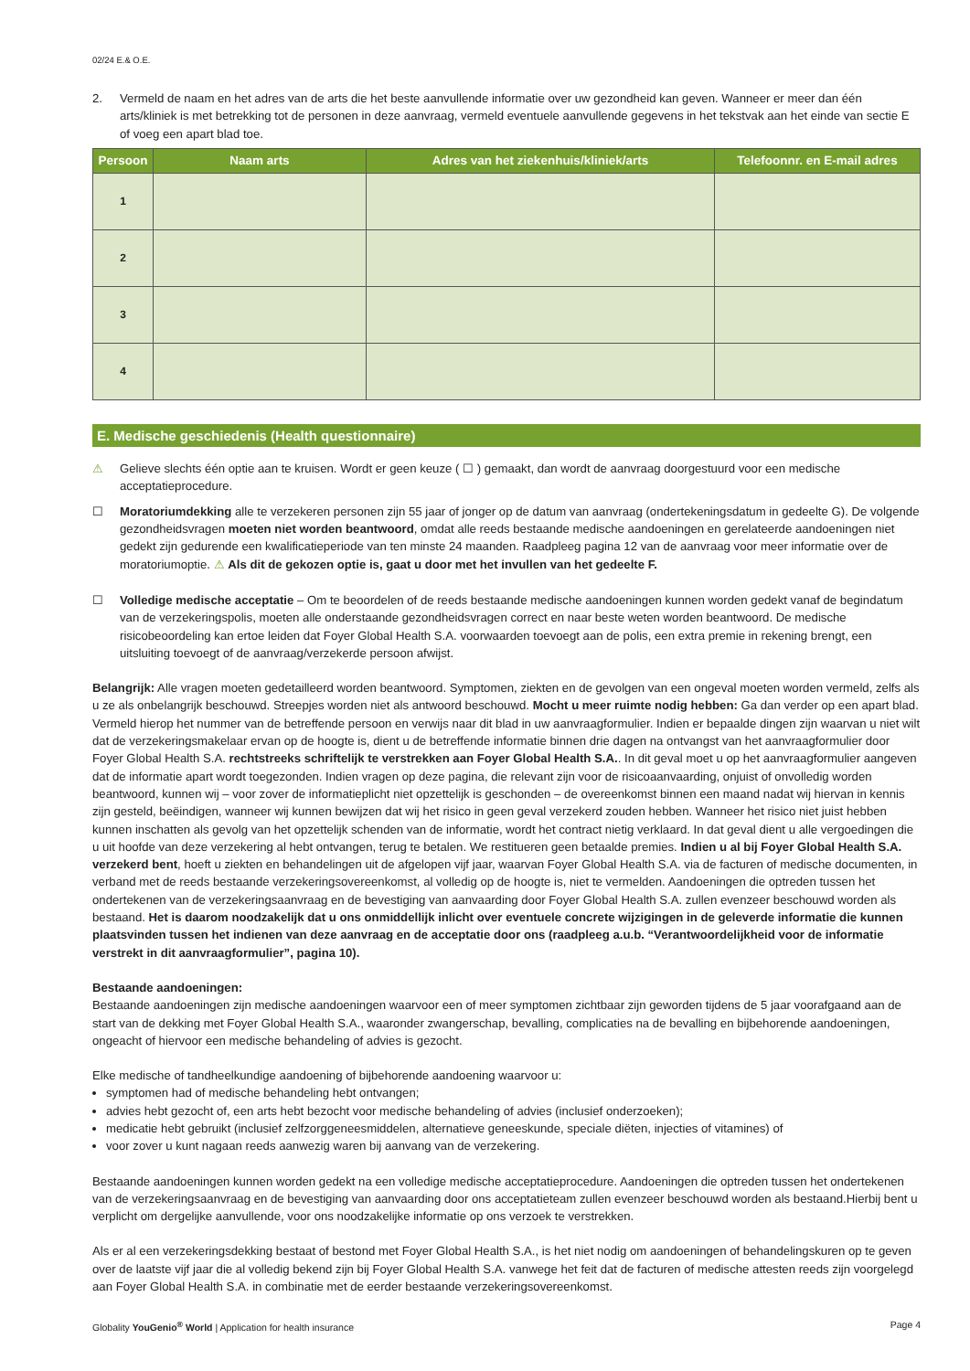02/24 E.& O.E.
2. Vermeld de naam en het adres van de arts die het beste aanvullende informatie over uw gezondheid kan geven. Wanneer er meer dan één arts/kliniek is met betrekking tot de personen in deze aanvraag, vermeld eventuele aanvullende gegevens in het tekstvak aan het einde van sectie E of voeg een apart blad toe.
| Persoon | Naam arts | Adres van het ziekenhuis/kliniek/arts | Telefoonnr. en E-mail adres |
| --- | --- | --- | --- |
| 1 | | | |
| 2 | | | |
| 3 | | | |
| 4 | | | |
E. Medische geschiedenis (Health questionnaire)
⚠ Gelieve slechts één optie aan te kruisen. Wordt er geen keuze ( ☐ ) gemaakt, dan wordt de aanvraag doorgestuurd voor een medische acceptatieprocedure.
☐ Moratoriumdekking alle te verzekeren personen zijn 55 jaar of jonger op de datum van aanvraag (ondertekeningsdatum in gedeelte G). De volgende gezondheidsvragen moeten niet worden beantwoord, omdat alle reeds bestaande medische aandoeningen en gerelateerde aandoeningen niet gedekt zijn gedurende een kwalificatieperiode van ten minste 24 maanden. Raadpleeg pagina 12 van de aanvraag voor meer informatie over de moratoriumoptie. ⚠ Als dit de gekozen optie is, gaat u door met het invullen van het gedeelte F.
☐ Volledige medische acceptatie – Om te beoordelen of de reeds bestaande medische aandoeningen kunnen worden gedekt vanaf de begindatum van de verzekeringspolis, moeten alle onderstaande gezondheidsvragen correct en naar beste weten worden beantwoord. De medische risicobeoordeling kan ertoe leiden dat Foyer Global Health S.A. voorwaarden toevoegt aan de polis, een extra premie in rekening brengt, een uitsluiting toevoegt of de aanvraag/verzekerde persoon afwijst.
Belangrijk: Alle vragen moeten gedetailleerd worden beantwoord. Symptomen, ziekten en de gevolgen van een ongeval moeten worden vermeld, zelfs als u ze als onbelangrijk beschouwd. Streepjes worden niet als antwoord beschouwd. Mocht u meer ruimte nodig hebben: Ga dan verder op een apart blad. Vermeld hierop het nummer van de betreffende persoon en verwijs naar dit blad in uw aanvraagformulier. Indien er bepaalde dingen zijn waarvan u niet wilt dat de verzekeringsmakelaar ervan op de hoogte is, dient u de betreffende informatie binnen drie dagen na ontvangst van het aanvraagformulier door Foyer Global Health S.A. rechtstreeks schriftelijk te verstrekken aan Foyer Global Health S.A.. In dit geval moet u op het aanvraagformulier aangeven dat de informatie apart wordt toegezonden. Indien vragen op deze pagina, die relevant zijn voor de risicoaanvaarding, onjuist of onvolledig worden beantwoord, kunnen wij – voor zover de informatieplicht niet opzettelijk is geschonden – de overeenkomst binnen een maand nadat wij hiervan in kennis zijn gesteld, beëindigen, wanneer wij kunnen bewijzen dat wij het risico in geen geval verzekerd zouden hebben. Wanneer het risico niet juist hebben kunnen inschatten als gevolg van het opzettelijk schenden van de informatie, wordt het contract nietig verklaard. In dat geval dient u alle vergoedingen die u uit hoofde van deze verzekering al hebt ontvangen, terug te betalen. We restitueren geen betaalde premies. Indien u al bij Foyer Global Health S.A. verzekerd bent, hoeft u ziekten en behandelingen uit de afgelopen vijf jaar, waarvan Foyer Global Health S.A. via de facturen of medische documenten, in verband met de reeds bestaande verzekeringsovereenkomst, al volledig op de hoogte is, niet te vermelden. Aandoeningen die optreden tussen het ondertekenen van de verzekeringsaanvraag en de bevestiging van aanvaarding door Foyer Global Health S.A. zullen evenzeer beschouwd worden als bestaand. Het is daarom noodzakelijk dat u ons onmiddellijk inlicht over eventuele concrete wijzigingen in de geleverde informatie die kunnen plaatsvinden tussen het indienen van deze aanvraag en de acceptatie door ons (raadpleeg a.u.b. “Verantwoordelijkheid voor de informatie verstrekt in dit aanvraagformulier”, pagina 10).
Bestaande aandoeningen:
Bestaande aandoeningen zijn medische aandoeningen waarvoor een of meer symptomen zichtbaar zijn geworden tijdens de 5 jaar voorafgaand aan de start van de dekking met Foyer Global Health S.A., waaronder zwangerschap, bevalling, complicaties na de bevalling en bijbehorende aandoeningen, ongeacht of hiervoor een medische behandeling of advies is gezocht.
Elke medische of tandheelkundige aandoening of bijbehorende aandoening waarvoor u:
symptomen had of medische behandeling hebt ontvangen;
advies hebt gezocht of, een arts hebt bezocht voor medische behandeling of advies (inclusief onderzoeken);
medicatie hebt gebruikt (inclusief zelfzorggeneesmiddelen, alternatieve geneeskunde, speciale diëten, injecties of vitamines) of
voor zover u kunt nagaan reeds aanwezig waren bij aanvang van de verzekering.
Bestaande aandoeningen kunnen worden gedekt na een volledige medische acceptatieprocedure. Aandoeningen die optreden tussen het ondertekenen van de verzekeringsaanvraag en de bevestiging van aanvaarding door ons acceptatieteam zullen evenzeer beschouwd worden als bestaand.Hierbij bent u verplicht om dergelijke aanvullende, voor ons noodzakelijke informatie op ons verzoek te verstrekken.
Als er al een verzekeringsdekking bestaat of bestond met Foyer Global Health S.A., is het niet nodig om aandoeningen of behandelingskuren op te geven over de laatste vijf jaar die al volledig bekend zijn bij Foyer Global Health S.A. vanwege het feit dat de facturen of medische attesten reeds zijn voorgelegd aan Foyer Global Health S.A. in combinatie met de eerder bestaande verzekeringsovereenkomst.
Globality YouGenio<sup>®</sup> World | Application for health insurance Page 4